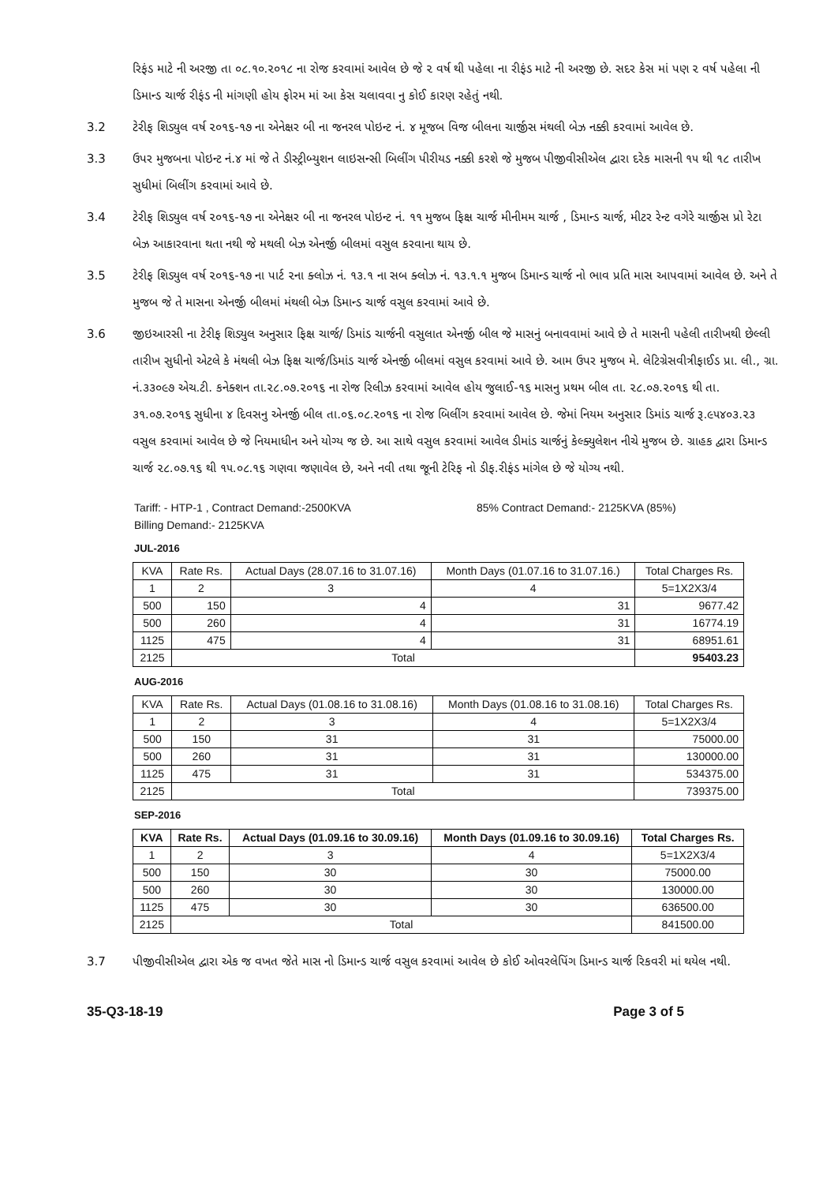રિફંડ માટે ની અરજી તા ૦૮.૧૦.૨૦૧૮ ના રોજ કરવામાં આવેલ છે જે ૨ વર્ષ થી પહેલા ના રીફંડ માટે ની અરજી છે. સદર કેસ માં પણ ૨ વર્ષ પહેલા ની ડિમાન્ડ ચાર્જ રીફંડ ની માંગણી હોય ફોરમ માં આ કેસ ચલાવવા નુ કોઈ કારણ રહેતું નથી.
3.2 ટેરીફ શિડ્યુલ વર્ષ ૨૦૧૬-૧૭ ના એનેક્ષર બી ના જનરલ પોઇન્ટ નં. ૪ મૂજબ વિજ બીલના ચાર્જીસ મંથલી બેઝ નક્કી કરવામાં આવેલ છે.
3.3 ઉપર મુજબના પોઇન્ટ નં.૪ માં જે તે ડીસ્ટ્રીબ્યુશન લાઇસન્સી બિલીંગ પીરીયડ નક્કી કરશે જે મુજબ પીજીવીસીએલ દ્વારા દરેક માસની ૧૫ થી ૧૮ તારીખ સુધીમાં બિલીંગ કરવામાં આવે છે.
3.4 ટેરીફ શિડ્યુલ વર્ષ ૨૦૧૬-૧૭ ના એનેક્ષર બી ના જનરલ પોઇન્ટ નં. ૧૧ મુજબ ફિક્ષ ચાર્જ મીનીમમ ચાર્જ , ડિમાન્ડ ચાર્જ, મીટર રેન્ટ વગેરે ચાર્જીસ પ્રો રેટા બેઝ આકારવાના થતા નથી જે મથલી બેઝ એનર્જી બીલમાં વસુલ કરવાના થાય છે.
3.5 ટેરીફ શિડ્યુલ વર્ષ ૨૦૧૬-૧૭ ના પાર્ટ ૨ના ક્લોઝ નં. ૧૩.૧ ના સબ ક્લોઝ નં. ૧૩.૧.૧ મુજબ ડિમાન્ડ ચાર્જ નો ભાવ પ્રતિ માસ આપવામાં આવેલ છે. અને તે મુજબ જે તે માસના એનર્જી બીલમાં મંથલી બેઝ ડિમાન્ડ ચાર્જ વસુલ કરવામાં આવે છે.
3.6 જીઇઆરસી ના ટેરીફ શિડ્યુલ અનુસાર ફિક્ષ ચાર્જ/ ડિમાંડ ચાર્જની વસુલાત એનર્જી બીલ જે માસનું બનાવવામાં આવે છે તે માસની પહેલી તારીખથી છેલ્લી તારીખ સુધીનો એટલે કે મંથલી બેઝ ફિક્ષ ચાર્જ/ડિમાંડ ચાર્જ એનર્જી બીલમાં વસુલ કરવામાં આવે છે. આમ ઉપર મુજબ મે. લેટિગ્રેસવીત્રીફાઈડ પ્રા. લી., ગ્રા. નં.૩૩૦૯૭ એચ.ટી. કનેક્શન તા.૨૮.૦૭.૨૦૧૬ ના રોજ રિલીઝ કરવામાં આવેલ હોય જુલાઈ-૧૬ માસનુ પ્રથમ બીલ તા. ૨૮.૦૭.૨૦૧૬ થી તા. ૩૧.૦૭.૨૦૧૬ સુધીના ૪ દિવસનુ એનર્જી બીલ તા.૦૬.૦૮.૨૦૧૬ ના રોજ બિલીંગ કરવામાં આવેલ છે. જેમાં નિયમ અનુસાર ડિમાંડ ચાર્જ રૂ.૯૫૪૦૩.૨૩ વસુલ કરવામાં આવેલ છે જે નિયમાધીન અને યોગ્ય જ છે. આ સાથે વસુલ કરવામાં આવેલ ડીમાંડ ચાર્જનું કેલ્ક્યુલેશન નીચે મુજબ છે. ગ્રાહક દ્વારા ડિમાન્ડ ચાર્જ ૨૮.૦૭.૧૬ થી ૧૫.૦૮.૧૬ ગણવા જણાવેલ છે, અને નવી તથા જૂની ટેરિફ નો ડીફ.રીફંડ માંગેલ છે જે યોગ્ય નથી.
Tariff: - HTP-1 , Contract Demand:-2500KVA 85% Contract Demand:- 2125KVA (85%)
Billing Demand:- 2125KVA
JUL-2016
| KVA | Rate Rs. | Actual Days (28.07.16 to 31.07.16) | Month Days (01.07.16 to 31.07.16.) | Total Charges Rs. |
| --- | --- | --- | --- | --- |
| 1 | 2 | 3 | 4 | 5=1X2X3/4 |
| 500 | 150 | 4 | 31 | 9677.42 |
| 500 | 260 | 4 | 31 | 16774.19 |
| 1125 | 475 | 4 | 31 | 68951.61 |
| 2125 | Total | | | 95403.23 |
AUG-2016
| KVA | Rate Rs. | Actual Days (01.08.16 to 31.08.16) | Month Days (01.08.16 to 31.08.16) | Total Charges Rs. |
| --- | --- | --- | --- | --- |
| 1 | 2 | 3 | 4 | 5=1X2X3/4 |
| 500 | 150 | 31 | 31 | 75000.00 |
| 500 | 260 | 31 | 31 | 130000.00 |
| 1125 | 475 | 31 | 31 | 534375.00 |
| 2125 | Total | | | 739375.00 |
SEP-2016
| KVA | Rate Rs. | Actual Days (01.09.16 to 30.09.16) | Month Days (01.09.16 to 30.09.16) | Total Charges Rs. |
| --- | --- | --- | --- | --- |
| 1 | 2 | 3 | 4 | 5=1X2X3/4 |
| 500 | 150 | 30 | 30 | 75000.00 |
| 500 | 260 | 30 | 30 | 130000.00 |
| 1125 | 475 | 30 | 30 | 636500.00 |
| 2125 | Total | | | 841500.00 |
3.7 પીજીવીસીએલ દ્વારા એક જ વખત જેતે માસ નો ડિમાન્ડ ચાર્જ વસુલ કરવામાં આવેલ છે કોઈ ઓવરલેપિંગ ડિમાન્ડ ચાર્જ રિકવરી માં થયેલ નથી.
35-Q3-18-19 Page 3 of 5